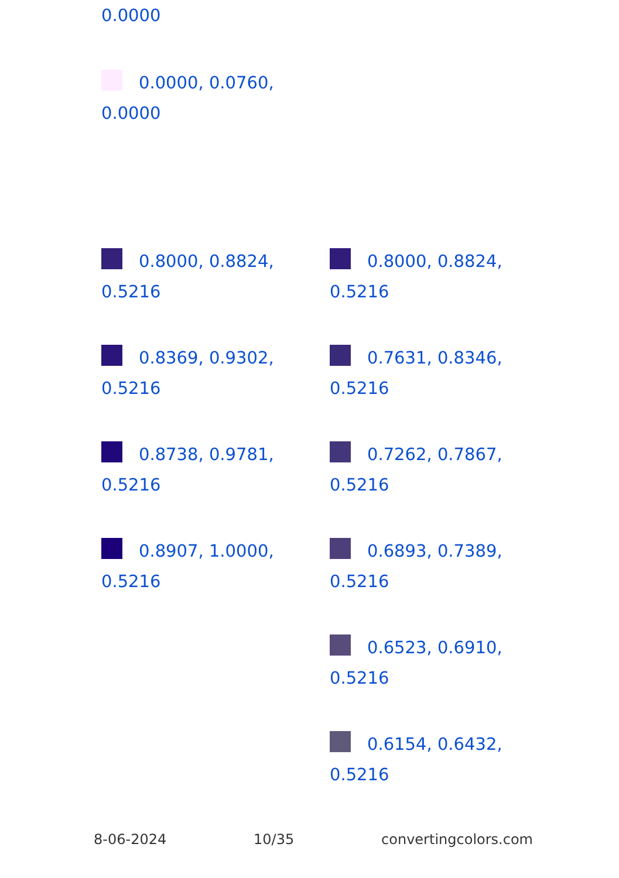0.0000
0.0000, 0.0760, 0.0000
0.8000, 0.8824, 0.5216
0.8000, 0.8824, 0.5216
0.8369, 0.9302, 0.5216
0.7631, 0.8346, 0.5216
0.8738, 0.9781, 0.5216
0.7262, 0.7867, 0.5216
0.8907, 1.0000, 0.5216
0.6893, 0.7389, 0.5216
0.6523, 0.6910, 0.5216
0.6154, 0.6432, 0.5216
8-06-2024 10/35 convertingcolors.com